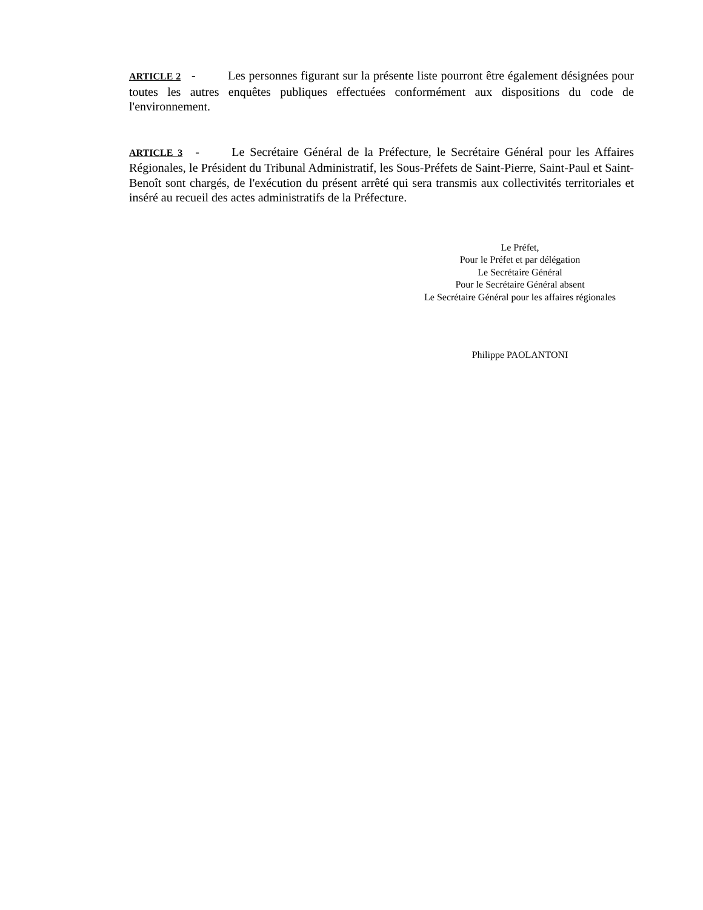ARTICLE 2 - Les personnes figurant sur la présente liste pourront être également désignées pour toutes les autres enquêtes publiques effectuées conformément aux dispositions du code de l'environnement.
ARTICLE 3 - Le Secrétaire Général de la Préfecture, le Secrétaire Général pour les Affaires Régionales, le Président du Tribunal Administratif, les Sous-Préfets de Saint-Pierre, Saint-Paul et Saint-Benoît sont chargés, de l'exécution du présent arrêté qui sera transmis aux collectivités territoriales et inséré au recueil des actes administratifs de la Préfecture.
Le Préfet,
Pour le Préfet et par délégation
Le Secrétaire Général
Pour le Secrétaire Général absent
Le Secrétaire Général pour les affaires régionales
Philippe PAOLANTONI